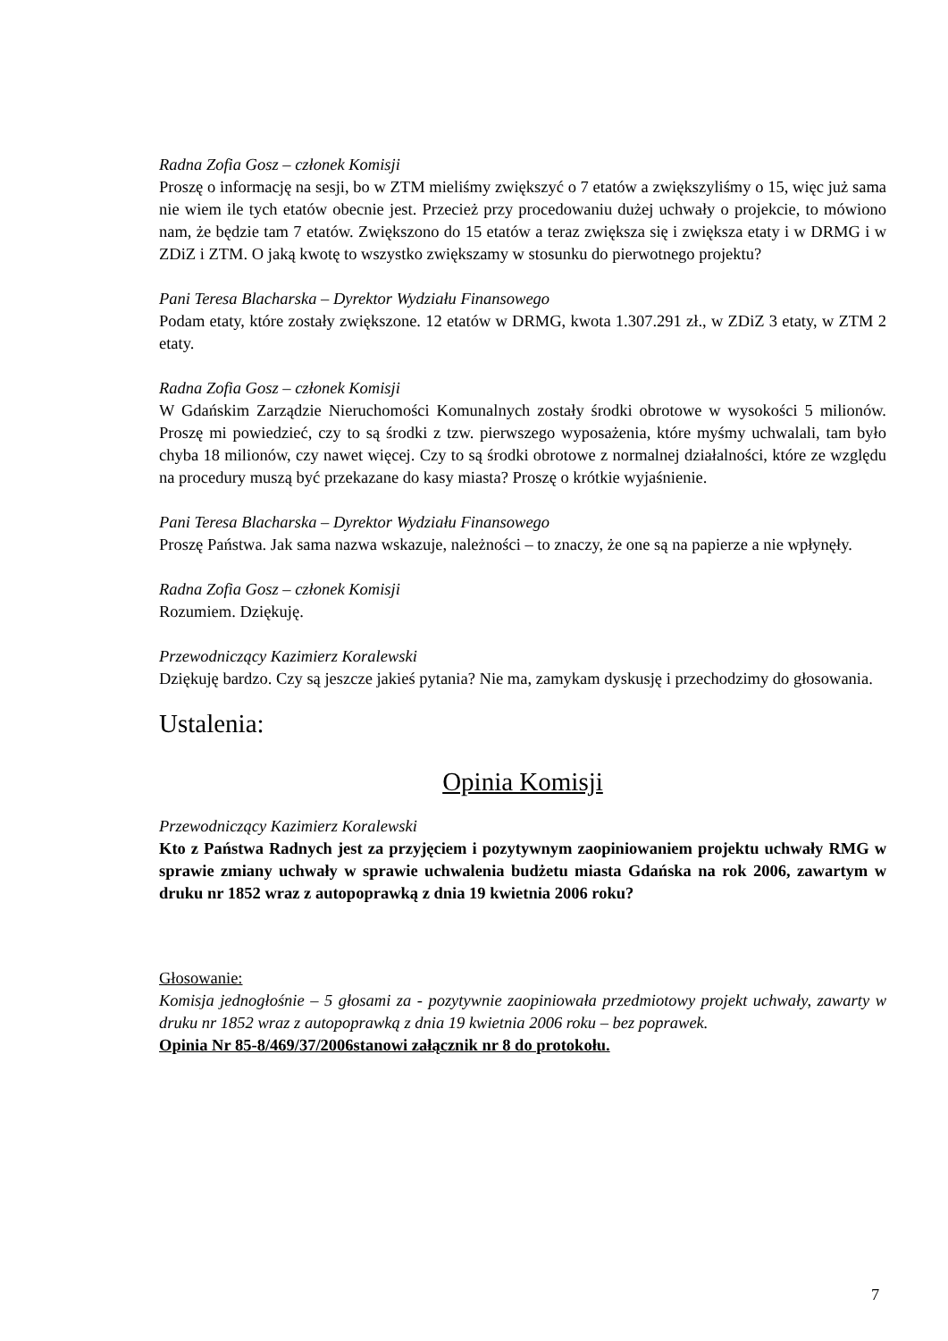Radna Zofia Gosz – członek Komisji
Proszę o informację na sesji, bo w ZTM mieliśmy zwiększyć o 7 etatów a zwiększyliśmy o 15, więc już sama nie wiem ile tych etatów obecnie jest. Przecież przy procedowaniu dużej uchwały o projekcie, to mówiono nam, że będzie tam 7 etatów. Zwiększono do 15 etatów a teraz zwiększa się i zwiększa etaty i w DRMG i w ZDiZ i ZTM. O jaką kwotę to wszystko zwiększamy w stosunku do pierwotnego projektu?
Pani Teresa Blacharska – Dyrektor Wydziału Finansowego
Podam etaty, które zostały zwiększone. 12 etatów w DRMG, kwota 1.307.291 zł., w ZDiZ 3 etaty, w ZTM 2 etaty.
Radna Zofia Gosz – członek Komisji
W Gdańskim Zarządzie Nieruchomości Komunalnych zostały środki obrotowe w wysokości 5 milionów. Proszę mi powiedzieć, czy to są środki z tzw. pierwszego wyposażenia, które myśmy uchwalali, tam było chyba 18 milionów, czy nawet więcej. Czy to są środki obrotowe z normalnej działalności, które ze względu na procedury muszą być przekazane do kasy miasta? Proszę o krótkie wyjaśnienie.
Pani Teresa Blacharska – Dyrektor Wydziału Finansowego
Proszę Państwa. Jak sama nazwa wskazuje, należności – to znaczy, że one są na papierze a nie wpłynęły.
Radna Zofia Gosz – członek Komisji
Rozumiem. Dziękuję.
Przewodniczący Kazimierz Koralewski
Dziękuję bardzo. Czy są jeszcze jakieś pytania? Nie ma, zamykam dyskusję i przechodzimy do głosowania.
Ustalenia:
Opinia Komisji
Przewodniczący Kazimierz Koralewski
Kto z Państwa Radnych jest za przyjęciem i pozytywnym zaopiniowaniem projektu uchwały RMG w sprawie zmiany uchwały w sprawie uchwalenia budżetu miasta Gdańska na rok 2006, zawartym w druku nr 1852 wraz z autopoprawką z dnia 19 kwietnia 2006 roku?
Głosowanie:
Komisja jednogłośnie – 5 głosami za - pozytywnie zaopiniowała przedmiotowy projekt uchwały, zawarty w druku nr 1852 wraz z autopoprawką z dnia 19 kwietnia 2006 roku – bez poprawek.
Opinia Nr 85-8/469/37/2006stanowi załącznik nr 8 do protokołu.
7